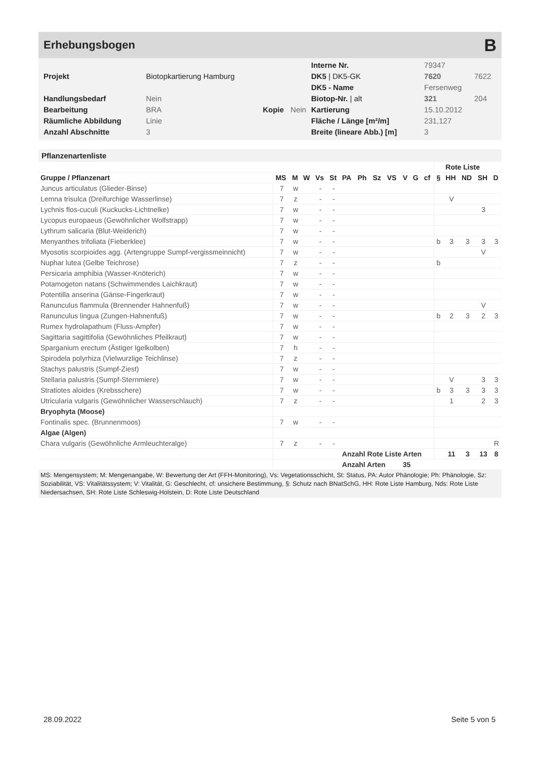Erhebungsbogen B
| | | | | Interne Nr. | 79347 | |
| Projekt | Biotopkartierung Hamburg | | | DK5 / DK5-GK | 7620 | 7622 |
| | | | | DK5 - Name | Fersenweg | |
| Handlungsbedarf | Nein | | | Biotop-Nr. / alt | 321 | 204 |
| Bearbeitung | BRA | Kopie | Nein | Kartierung | 15.10.2012 | |
| Räumliche Abbildung | Linie | | | Fläche / Länge [m²/m] | 231,127 | |
| Anzahl Abschnitte | 3 | | | Breite (lineare Abb.) [m] | 3 | |
Pflanzenartenliste
| | | | | | | | | | | | | | | Rote Liste | | | |
| --- | --- | --- | --- | --- | --- | --- | --- | --- | --- | --- | --- | --- | --- | --- | --- | --- | --- |
| Gruppe / Pflanzenart | MS | M | W | Vs | St | PA | Ph | Sz | VS | V | G | cf | § | HH | ND | SH | D |
| Juncus articulatus (Glieder-Binse) | 7 | w | | - | - | | | | | | | | | | | | |
| Lemna trisulca (Dreifurchige Wasserlinse) | 7 | z | | - | - | | | | | | | | | V | | | |
| Lychnis flos-cuculi (Kuckucks-Lichtnelke) | 7 | w | | - | - | | | | | | | | | | | 3 | |
| Lycopus europaeus (Gewöhnlicher Wolfstrapp) | 7 | w | | - | - | | | | | | | | | | | | |
| Lythrum salicaria (Blut-Weiderich) | 7 | w | | - | - | | | | | | | | | | | | |
| Menyanthes trifoliata (Fieberklee) | 7 | w | | - | - | | | | | | | | b | 3 | 3 | 3 | 3 |
| Myosotis scorpioides agg. (Artengruppe Sumpf-vergissmeinnicht) | 7 | w | | - | - | | | | | | | | | | | V | |
| Nuphar lutea (Gelbe Teichrose) | 7 | z | | - | - | | | | | | | | b | | | | |
| Persicaria amphibia (Wasser-Knöterich) | 7 | w | | - | - | | | | | | | | | | | | |
| Potamogeton natans (Schwimmendes Laichkraut) | 7 | w | | - | - | | | | | | | | | | | | |
| Potentilla anserina (Gänse-Fingerkraut) | 7 | w | | - | - | | | | | | | | | | | | |
| Ranunculus flammula (Brennender Hahnenfuß) | 7 | w | | - | - | | | | | | | | | | | V | |
| Ranunculus lingua (Zungen-Hahnenfuß) | 7 | w | | - | - | | | | | | | | b | 2 | 3 | 2 | 3 |
| Rumex hydrolapathum (Fluss-Ampfer) | 7 | w | | - | - | | | | | | | | | | | | |
| Sagittaria sagittifolia (Gewöhnliches Pfeilkraut) | 7 | w | | - | - | | | | | | | | | | | | |
| Sparganium erectum (Ästiger Igelkolben) | 7 | h | | - | - | | | | | | | | | | | | |
| Spirodela polyrhiza (Vielwurzlige Teichlinse) | 7 | z | | - | - | | | | | | | | | | | | |
| Stachys palustris (Sumpf-Ziest) | 7 | w | | - | - | | | | | | | | | | | | |
| Stellaria palustris (Sumpf-Sternmiere) | 7 | w | | - | - | | | | | | | | | V | | 3 | 3 |
| Stratiotes aloides (Krebsschere) | 7 | w | | - | - | | | | | | | | b | 3 | 3 | 3 | 3 |
| Utricularia vulgaris (Gewöhnlicher Wasserschlauch) | 7 | z | | - | - | | | | | | | | | 1 | | 2 | 3 |
| Bryophyta (Moose) | | | | | | | | | | | | | | | | | |
| Fontinalis spec. (Brunnenmoos) | 7 | w | | - | - | | | | | | | | | | | | |
| Algae (Algen) | | | | | | | | | | | | | | | | | |
| Chara vulgaris (Gewöhnliche Armleuchteralge) | 7 | z | | - | - | | | | | | | | | | | | R |
| | | | | | | Anzahl Rote Liste Arten | | | | | | | | 11 | 3 | 13 | 8 |
| | | | | | | Anzahl Arten | | | | 35 | | | | | | | |
MS: Mengensystem; M: Mengenangabe, W: Bewertung der Art (FFH-Monitoring), Vs: Vegetationsschicht, St: Status, PA: Autor Phänologie; Ph: Phänologie, Sz: Soziabilität, VS: Vitalitätssystem; V: Vitalität, G: Geschlecht, cf: unsichere Bestimmung, §: Schutz nach BNatSchG, HH: Rote Liste Hamburg, Nds: Rote Liste Niedersachsen, SH: Rote Liste Schleswig-Holstein, D: Rote Liste Deutschland
28.09.2022 Seite 5 von 5